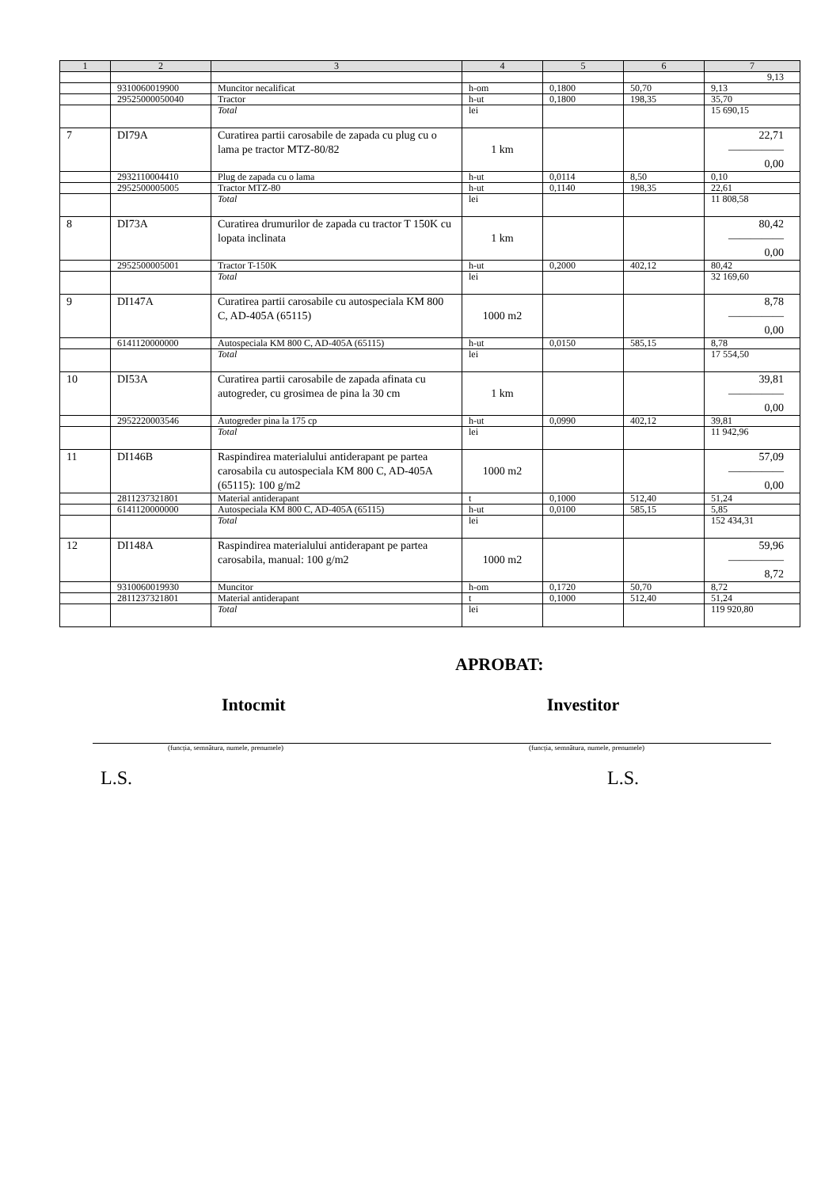| 1 | 2 | 3 | 4 | 5 | 6 | 7 |
| --- | --- | --- | --- | --- | --- | --- |
| | | | | | | 9,13 |
| | 9310060019900 | Muncitor necalificat | h-om | 0,1800 | 50,70 | 9,13 |
| | 29525000050040 | Tractor | h-ut | 0,1800 | 198,35 | 35,70 |
| | | Total | lei | | | 15 690,15 |
| 7 | DI79A | Curatirea partii carosabile de zapada cu plug cu o lama pe tractor MTZ-80/82 | 1 km | | | 22,71 ――――― 0,00 |
| | 2932110004410 | Plug de zapada cu o lama | h-ut | 0,0114 | 8,50 | 0,10 |
| | 2952500005005 | Tractor MTZ-80 | h-ut | 0,1140 | 198,35 | 22,61 |
| | | Total | lei | | | 11 808,58 |
| 8 | DI73A | Curatirea drumurilor de zapada cu tractor T 150K cu lopata inclinata | 1 km | | | 80,42 ――――― 0,00 |
| | 2952500005001 | Tractor T-150K | h-ut | 0,2000 | 402,12 | 80,42 |
| | | Total | lei | | | 32 169,60 |
| 9 | DI147A | Curatirea partii carosabile cu autospeciala KM 800 C, AD-405A (65115) | 1000 m2 | | | 8,78 ――――― 0,00 |
| | 6141120000000 | Autospeciala KM 800 C, AD-405A (65115) | h-ut | 0,0150 | 585,15 | 8,78 |
| | | Total | lei | | | 17 554,50 |
| 10 | DI53A | Curatirea partii carosabile de zapada afinata cu autogreder, cu grosimea de pina la 30 cm | 1 km | | | 39,81 ――――― 0,00 |
| | 2952220003546 | Autogreder pina la 175 cp | h-ut | 0,0990 | 402,12 | 39,81 |
| | | Total | lei | | | 11 942,96 |
| 11 | DI146B | Raspindirea materialului antiderapant pe partea carosabila cu autospeciala KM 800 C, AD-405A (65115): 100 g/m2 | 1000 m2 | | | 57,09 ――――― 0,00 |
| | 2811237321801 | Material antiderapant | t | 0,1000 | 512,40 | 51,24 |
| | 6141120000000 | Autospeciala KM 800 C, AD-405A (65115) | h-ut | 0,0100 | 585,15 | 5,85 |
| | | Total | lei | | | 152 434,31 |
| 12 | DI148A | Raspindirea materialului antiderapant pe partea carosabila, manual: 100 g/m2 | 1000 m2 | | | 59,96 ――――― 8,72 |
| | 9310060019930 | Muncitor | h-om | 0,1720 | 50,70 | 8,72 |
| | 2811237321801 | Material antiderapant | t | 0,1000 | 512,40 | 51,24 |
| | | Total | lei | | | 119 920,80 |
APROBAT:
Intocmit Investitor
(funcția, semnătura, numele, prenumele)
(funcția, semnătura, numele, prenumele)
L.S. L.S.